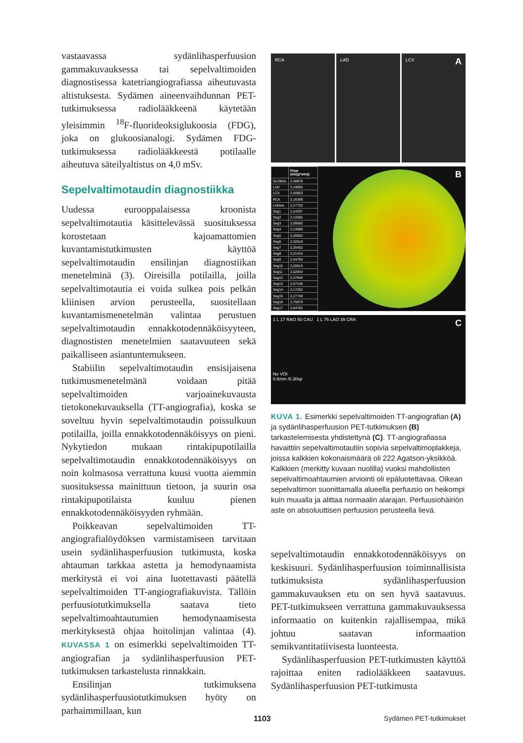vastaavassa sydänlihasperfuusion gammakuvauksessa tai sepelvaltimoiden diagnostisessa katetriangiografiassa aiheutuvasta altistuksesta. Sydämen aineenvaihdunnan PET-tutkimuksessa radiolääkkeenä käytetään yleisimmin <sup>18</sup>F-fluorideoksiglukoosia (FDG), joka on glukoosianalogi. Sydämen FDG-tutkimuksessa radiolääkkeestä potilaalle aiheutuva säteilyaltistus on 4,0 mSv.
Sepelvaltimotaudin diagnostiikka
Uudessa eurooppalaisessa kroonista sepelvaltimotautia käsittelevässä suosituksessa korostetaan kajoamattomien kuvantamistutkimusten käyttöä sepelvaltimotaudin ensilinjan diagnostiikan menetelminä (3). Oireisilla potilailla, joilla sepelvaltimotautia ei voida sulkea pois pelkän kliinisen arvion perusteella, suositellaan kuvantamismenetelmän valintaa perustuen sepelvaltimotaudin ennakkotodennäköisyyteen, diagnostisten menetelmien saatavuuteen sekä paikalliseen asiantuntemukseen.
Stabiilin sepelvaltimotaudin ensisijaisena tutkimusmenetelmänä voidaan pitää sepelvaltimoiden varjoainekuvausta tietokonekuvauksella (TT-angiografia), koska se soveltuu hyvin sepelvaltimotaudin poissulkuun potilailla, joilla ennakkotodennäköisyys on pieni. Nykytiedon mukaan rintakipupotilailla sepelvaltimotaudin ennakkotodennäköisyys on noin kolmasosa verrattuna kuusi vuotta aiemmin suosituksessa mainittuun tietoon, ja suurin osa rintakipupotilaista kuuluu pienen ennakkotodennäköisyyden ryhmään.
Poikkeavan sepelvaltimoiden TT-angiografialöydöksen varmistamiseen tarvitaan usein sydänlihasperfuusion tutkimusta, koska ahtauman tarkkaa astetta ja hemodynaamista merkitystä ei voi aina luotettavasti päätellä sepelvaltimoiden TT-angiografiakuvista. Tällöin perfuusiotutkimuksella saatava tieto sepelvaltimoahtautumien hemodynaamisesta merkityksestä ohjaa hoitolinjan valintaa (4). KUVASSA 1 on esimerkki sepelvaltimoiden TT-angiografian ja sydänlihasperfuusion PET-tutkimuksen tarkastelusta rinnakkain.
Ensilinjan tutkimuksena sydänlihasperfuusiotutkimuksen hyöty on parhaimmillaan, kun
RCA LAD LCX
A
| | Flow (ml/(g*min)) |
| --- | --- |
| GLOBAL | 2,38878 |
| LAD | 2,43665 |
| LCX | 2,50853 |
| RCA | 2,16399 |
| LADwa | 2,27732 |
| Seg1 | 2,24297 |
| Seg2 | 2,11060 |
| Seg3 | 2,09582 |
| Seg4 | 2,13089 |
| Seg5 | 2,28502 |
| Seg6 | 2,32618 |
| Seg7 | 2,26452 |
| Seg8 | 2,21433 |
| Seg9 | 2,04750 |
| Seg10 | 2,20615 |
| Seg11 | 2,62943 |
| Seg12 | 2,47945 |
| Seg13 | 2,57146 |
| Seg14 | 2,17252 |
| Seg15 | 2,27749 |
| Seg16 | 2,75879 |
| Seg17 | 2,64702 |
B
1 L 17 RAO 50 CAU 1 L 76 LAO 39 CRA
No VOI
0.6mm /0.30sp
C
KUVA 1. Esimerkki sepelvaltimoiden TT-angiografian (A) ja sydänlihasperfuusion PET-tutkimuksen (B) tarkastelemisesta yhdistettynä (C). TT-angiografiassa havaittiin sepelvaltimotautiin sopivia sepelvaltimoplakkeja, joissa kalkkien kokonaismäärä oli 222 Agatson-yksikköä. Kalkkien (merkitty kuvaan nuolilla) vuoksi mahdollisten sepelvaltimoahtaumien arviointi oli epäluotettavaa. Oikean sepelvaltimon suonittamalla alueella perfuusio on heikompi kuin muualla ja alittaa normaalin alarajan. Perfuusiohäiriön aste on absoluuttisen perfuusion perusteella lievä.
sepelvaltimotaudin ennakkotodennäköisyys on keskisuuri. Sydänlihasperfuusion toiminnallisista tutkimuksista sydänlihasperfuusion gammakuvauksen etu on sen hyvä saatavuus. PET-tutkimukseen verrattuna gammakuvauksessa informaatio on kuitenkin rajallisempaa, mikä johtuu saatavan informaation semikvantitatiivisesta luonteesta.
Sydänlihasperfuusion PET-tutkimusten käyttöä rajoittaa eniten radiolääkkeen saatavuus. Sydänlihasperfuusion PET-tutkimusta
1103 Sydämen PET-tutkimukset